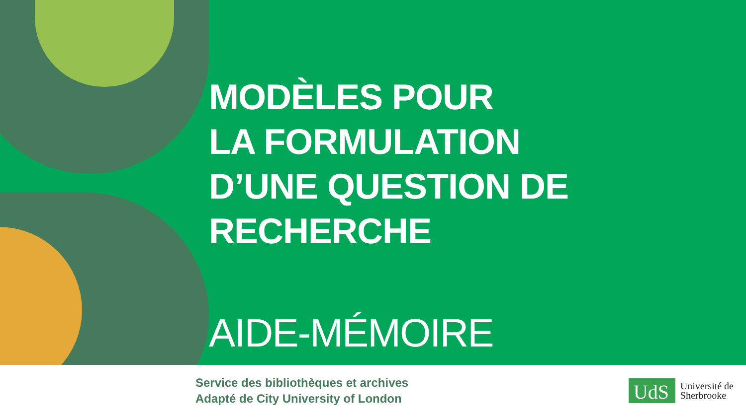MODÈLES POUR
LA FORMULATION
D’UNE QUESTION DE RECHERCHE
AIDE-MÉMOIRE
Service des bibliothèques et archives
Adapté de City University of London
UdS
Université de
Sherbrooke